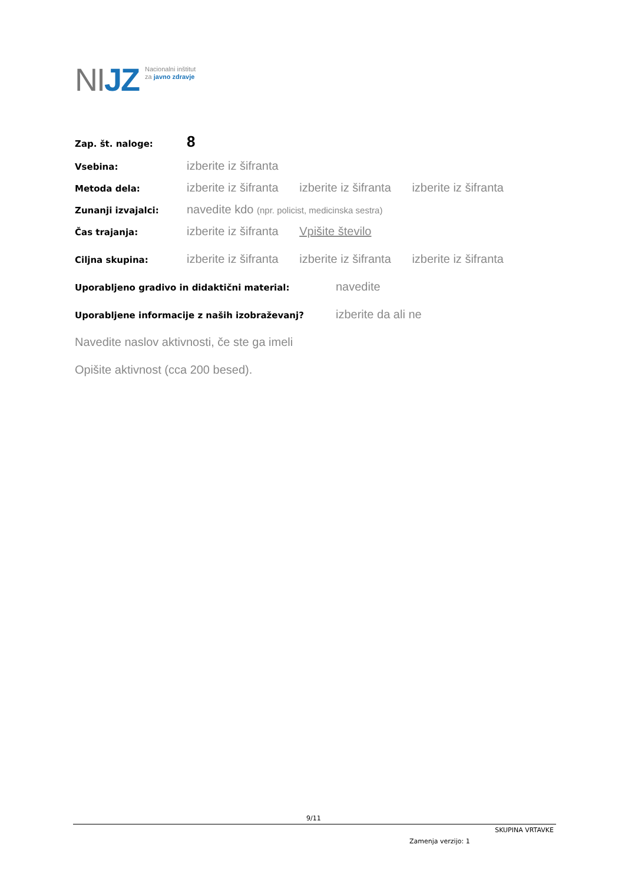NIJZ
Nacionalni inštitut
za javno zdravje
Zap. št. naloge:
8
Vsebina:
izberite iz šifranta
Metoda dela:
izberite iz šifranta izberite iz šifranta izberite iz šifranta
Zunanji izvajalci:
navedite kdo (npr. policist, medicinska sestra)
Čas trajanja:
izberite iz šifranta Vpišite število
Ciljna skupina:
izberite iz šifranta izberite iz šifranta izberite iz šifranta
Uporabljeno gradivo in didaktični material:
navedite
Uporabljene informacije z naših izobraževanj?
izberite da ali ne
Navedite naslov aktivnosti, če ste ga imeli
Opišite aktivnost (cca 200 besed).
9/11
SKUPINA VRTAVKE
Zamenja verzijo: 1